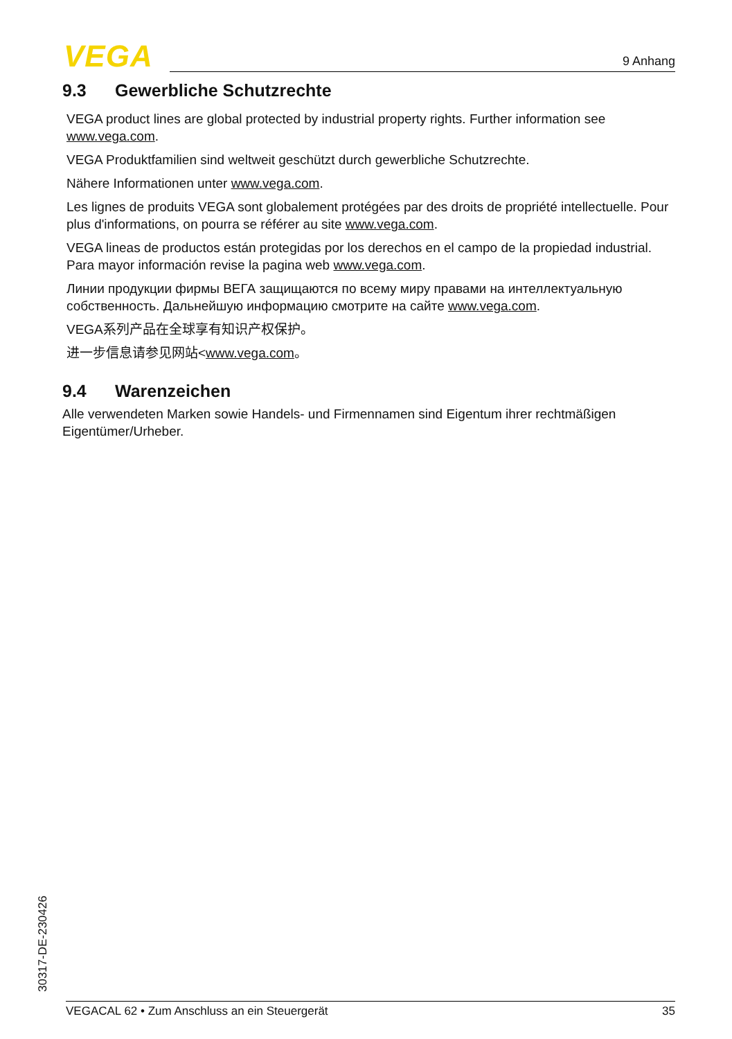VEGA 9 Anhang
9.3 Gewerbliche Schutzrechte
VEGA product lines are global protected by industrial property rights. Further information see www.vega.com.
VEGA Produktfamilien sind weltweit geschützt durch gewerbliche Schutzrechte.
Nähere Informationen unter www.vega.com.
Les lignes de produits VEGA sont globalement protégées par des droits de propriété intellectuel­le. Pour plus d'informations, on pourra se référer au site www.vega.com.
VEGA lineas de productos están protegidas por los derechos en el campo de la propiedad indus­trial. Para mayor información revise la pagina web www.vega.com.
Линии продукции фирмы ВЕГА защищаются по всему миру правами на интеллектуальную собственность. Дальнейшую информацию смотрите на сайте www.vega.com.
VEGA系列产品在全球享有知识产权保护。
进一步信息请参见网站<www.vega.com。
9.4 Warenzeichen
Alle verwendeten Marken sowie Handels- und Firmennamen sind Eigentum ihrer rechtmäßigen Eigentümer/Urheber.
30317-DE-230426
VEGACAL 62 • Zum Anschluss an ein Steuergerät 35